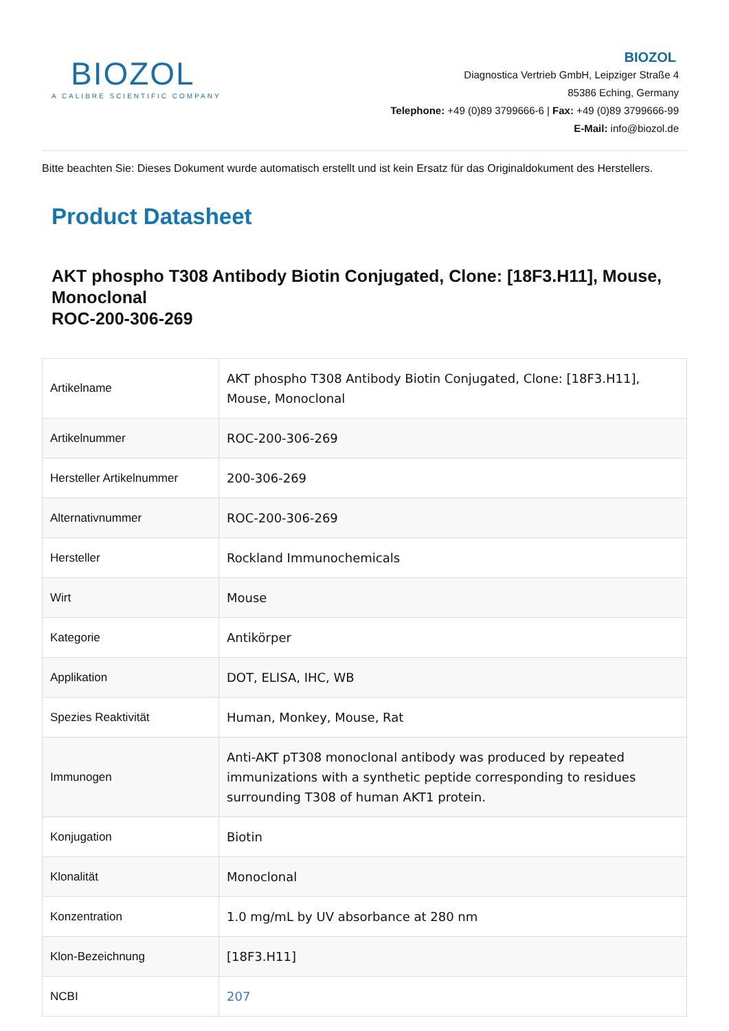BIOZOL
A CALIBRE SCIENTIFIC COMPANY
BIOZOL
Diagnostica Vertrieb GmbH, Leipziger Straße 4
85386 Eching, Germany
Telephone: +49 (0)89 3799666-6 | Fax: +49 (0)89 3799666-99
E-Mail: info@biozol.de
Bitte beachten Sie: Dieses Dokument wurde automatisch erstellt und ist kein Ersatz für das Originaldokument des Herstellers.
Product Datasheet
AKT phospho T308 Antibody Biotin Conjugated, Clone: [18F3.H11], Mouse, Monoclonal
ROC-200-306-269
| Artikelname | AKT phospho T308 Antibody Biotin Conjugated, Clone: [18F3.H11], Mouse, Monoclonal |
| Artikelnummer | ROC-200-306-269 |
| Hersteller Artikelnummer | 200-306-269 |
| Alternativnummer | ROC-200-306-269 |
| Hersteller | Rockland Immunochemicals |
| Wirt | Mouse |
| Kategorie | Antikörper |
| Applikation | DOT, ELISA, IHC, WB |
| Spezies Reaktivität | Human, Monkey, Mouse, Rat |
| Immunogen | Anti-AKT pT308 monoclonal antibody was produced by repeated immunizations with a synthetic peptide corresponding to residues surrounding T308 of human AKT1 protein. |
| Konjugation | Biotin |
| Klonalität | Monoclonal |
| Konzentration | 1.0 mg/mL by UV absorbance at 280 nm |
| Klon-Bezeichnung | [18F3.H11] |
| NCBI | 207 |